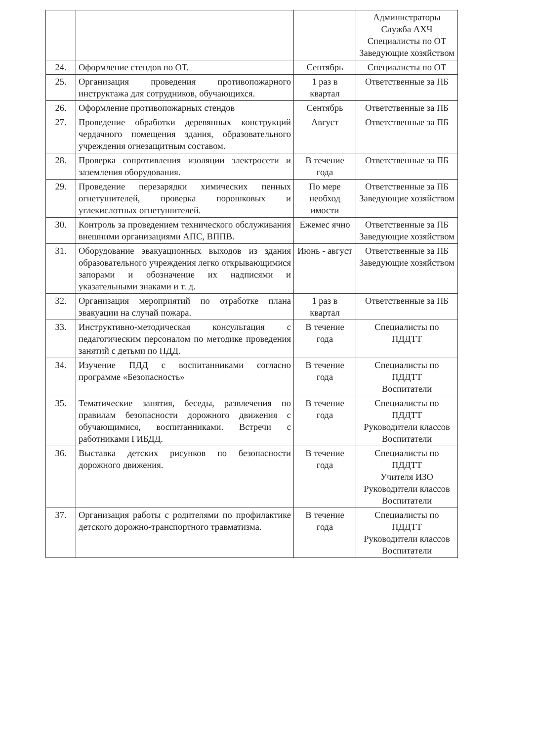| | | | Администраторы Служба АХЧ Специалисты по ОТ Заведующие хозяйством |
| 24. | Оформление стендов по ОТ. | Сентябрь | Специалисты по ОТ |
| 25. | Организация проведения противопожарного инструктажа для сотрудников, обучающихся. | 1 раз в квартал | Ответственные за ПБ |
| 26. | Оформление противопожарных стендов | Сентябрь | Ответственные за ПБ |
| 27. | Проведение обработки деревянных конструкций чердачного помещения здания, образовательного учреждения огнезащитным составом. | Август | Ответственные за ПБ |
| 28. | Проверка сопротивления изоляции электросети и заземления оборудования. | В течение года | Ответственные за ПБ |
| 29. | Проведение перезарядки химических пенных огнетушителей, проверка порошковых и углекислотных огнетушителей. | По мере необход имости | Ответственные за ПБ Заведующие хозяйством |
| 30. | Контроль за проведением технического обслуживания внешними организациями АПС, ВППВ. | Ежемес ячно | Ответственные за ПБ Заведующие хозяйством |
| 31. | Оборудование эвакуационных выходов из здания образовательного учреждения легко открывающимися запорами и обозначение их надписями и указательными знаками и т. д. | Июнь - август | Ответственные за ПБ Заведующие хозяйством |
| 32. | Организация мероприятий по отработке плана эвакуации на случай пожара. | 1 раз в квартал | Ответственные за ПБ |
| 33. | Инструктивно-методическая консультация с педагогическим персоналом по методике проведения занятий с детьми по ПДД. | В течение года | Специалисты по ПДДТТ |
| 34. | Изучение ПДД с воспитанниками согласно программе «Безопасность» | В течение года | Специалисты по ПДДТТ Воспитатели |
| 35. | Тематические занятия, беседы, развлечения по правилам безопасности дорожного движения с обучающимися, воспитанниками. Встречи с работниками ГИБДД. | В течение года | Специалисты по ПДДТТ Руководители классов Воспитатели |
| 36. | Выставка детских рисунков по безопасности дорожного движения. | В течение года | Специалисты по ПДДТТ Учителя ИЗО Руководители классов Воспитатели |
| 37. | Организация работы с родителями по профилактике детского дорожно-транспортного травматизма. | В течение года | Специалисты по ПДДТТ Руководители классов Воспитатели |